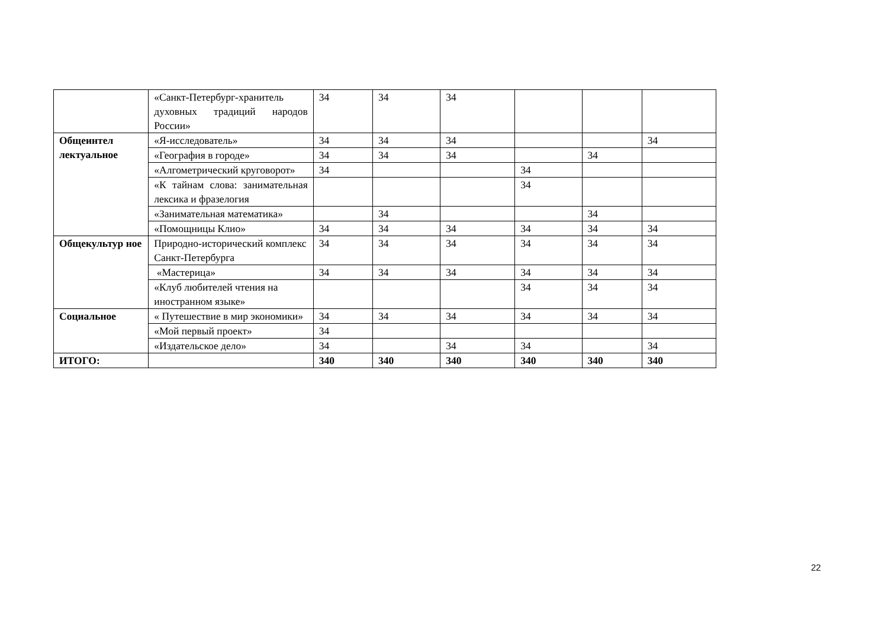| | «Санкт-Петербург-хранитель духовных традиций народов России» | 34 | 34 | 34 | | | |
| Общеинтел лектуальное | «Я-исследователь» | 34 | 34 | 34 | | | 34 |
| | «География в городе» | 34 | 34 | 34 | | 34 | |
| | «Алгометрический круговорот» | 34 | | | 34 | | |
| | «К тайнам слова: занимательная лексика и фразелогия | | | | 34 | | |
| | «Занимательная математика» | | 34 | | | 34 | |
| | «Помощницы Клио» | 34 | 34 | 34 | 34 | 34 | 34 |
| Общекультур ное | Природно-исторический комплекс Санкт-Петербурга | 34 | 34 | 34 | 34 | 34 | 34 |
| | «Мастерица» | 34 | 34 | 34 | 34 | 34 | 34 |
| | «Клуб любителей чтения на иностранном языке» | | | | 34 | 34 | 34 |
| Социальное | « Путешествие в мир экономики» | 34 | 34 | 34 | 34 | 34 | 34 |
| | «Мой первый проект» | 34 | | | | | |
| | «Издательское дело» | 34 | | 34 | 34 | | 34 |
| ИТОГО: | | 340 | 340 | 340 | 340 | 340 | 340 |
22